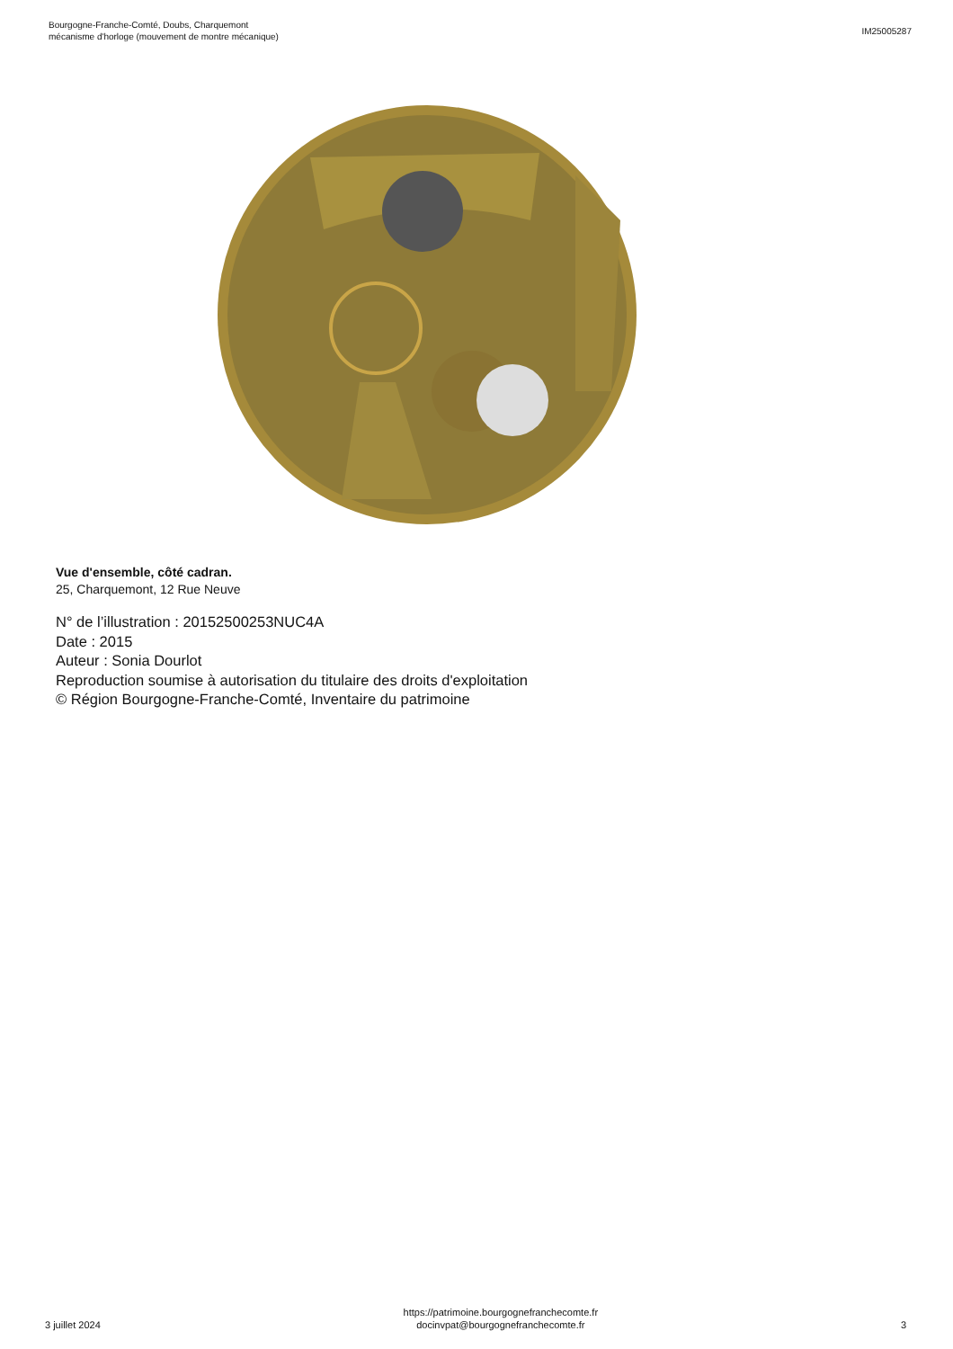Bourgogne-Franche-Comté, Doubs, Charquemont
mécanisme d'horloge (mouvement de montre mécanique)
IM25005287
Vue d'ensemble, côté cadran.
25, Charquemont, 12 Rue Neuve
N° de l’illustration : 20152500253NUC4A
Date : 2015
Auteur : Sonia Dourlot
Reproduction soumise à autorisation du titulaire des droits d'exploitation
© Région Bourgogne-Franche-Comté, Inventaire du patrimoine
3 juillet 2024
https://patrimoine.bourgognefranchecomte.fr
docinvpat@bourgognefranchecomte.fr
3